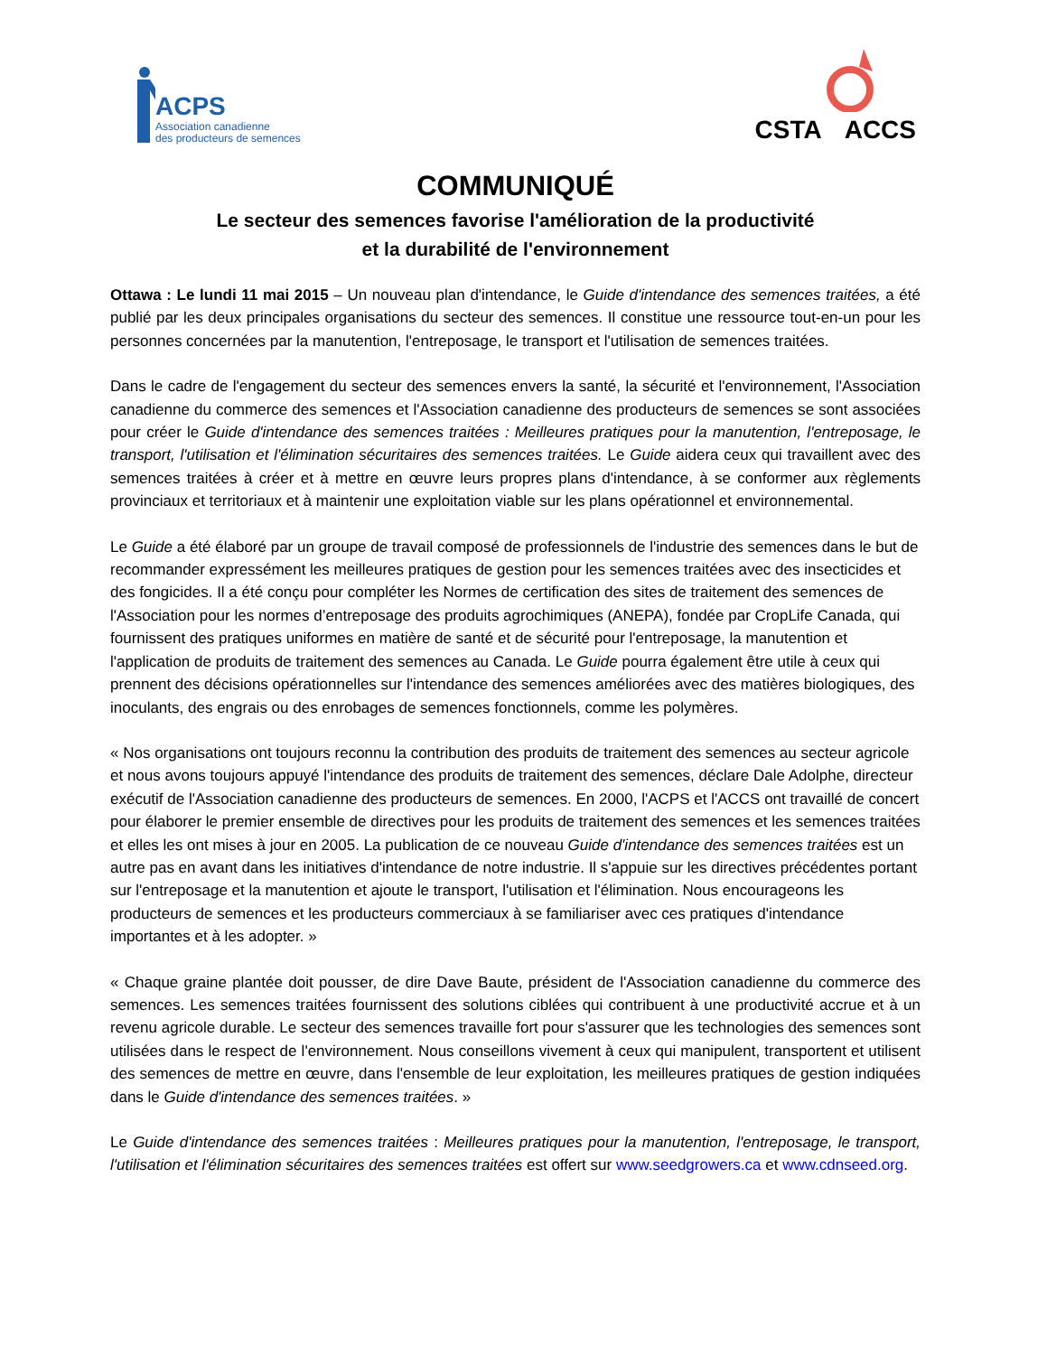ACPS
Association canadienne
des producteurs de semences
CSTA ACCS
COMMUNIQUÉ
Le secteur des semences favorise l'amélioration de la productivité
et la durabilité de l'environnement
Ottawa : Le lundi 11 mai 2015 – Un nouveau plan d'intendance, le Guide d'intendance des semences traitées, a été publié par les deux principales organisations du secteur des semences. Il constitue une ressource tout-en-un pour les personnes concernées par la manutention, l'entreposage, le transport et l'utilisation de semences traitées.
Dans le cadre de l'engagement du secteur des semences envers la santé, la sécurité et l'environnement, l'Association canadienne du commerce des semences et l'Association canadienne des producteurs de semences se sont associées pour créer le Guide d'intendance des semences traitées : Meilleures pratiques pour la manutention, l'entreposage, le transport, l'utilisation et l'élimination sécuritaires des semences traitées. Le Guide aidera ceux qui travaillent avec des semences traitées à créer et à mettre en œuvre leurs propres plans d'intendance, à se conformer aux règlements provinciaux et territoriaux et à maintenir une exploitation viable sur les plans opérationnel et environnemental.
Le Guide a été élaboré par un groupe de travail composé de professionnels de l'industrie des semences dans le but de recommander expressément les meilleures pratiques de gestion pour les semences traitées avec des insecticides et des fongicides. Il a été conçu pour compléter les Normes de certification des sites de traitement des semences de l'Association pour les normes d’entreposage des produits agrochimiques (ANEPA), fondée par CropLife Canada, qui fournissent des pratiques uniformes en matière de santé et de sécurité pour l'entreposage, la manutention et l'application de produits de traitement des semences au Canada. Le Guide pourra également être utile à ceux qui prennent des décisions opérationnelles sur l'intendance des semences améliorées avec des matières biologiques, des inoculants, des engrais ou des enrobages de semences fonctionnels, comme les polymères.
« Nos organisations ont toujours reconnu la contribution des produits de traitement des semences au secteur agricole et nous avons toujours appuyé l'intendance des produits de traitement des semences, déclare Dale Adolphe, directeur exécutif de l'Association canadienne des producteurs de semences. En 2000, l'ACPS et l'ACCS ont travaillé de concert pour élaborer le premier ensemble de directives pour les produits de traitement des semences et les semences traitées et elles les ont mises à jour en 2005. La publication de ce nouveau Guide d'intendance des semences traitées est un autre pas en avant dans les initiatives d'intendance de notre industrie. Il s'appuie sur les directives précédentes portant sur l'entreposage et la manutention et ajoute le transport, l'utilisation et l'élimination. Nous encourageons les producteurs de semences et les producteurs commerciaux à se familiariser avec ces pratiques d'intendance importantes et à les adopter. »
« Chaque graine plantée doit pousser, de dire Dave Baute, président de l'Association canadienne du commerce des semences. Les semences traitées fournissent des solutions ciblées qui contribuent à une productivité accrue et à un revenu agricole durable. Le secteur des semences travaille fort pour s'assurer que les technologies des semences sont utilisées dans le respect de l'environnement. Nous conseillons vivement à ceux qui manipulent, transportent et utilisent des semences de mettre en œuvre, dans l'ensemble de leur exploitation, les meilleures pratiques de gestion indiquées dans le Guide d'intendance des semences traitées. »
Le Guide d'intendance des semences traitées : Meilleures pratiques pour la manutention, l'entreposage, le transport, l'utilisation et l'élimination sécuritaires des semences traitées est offert sur www.seedgrowers.ca et www.cdnseed.org.